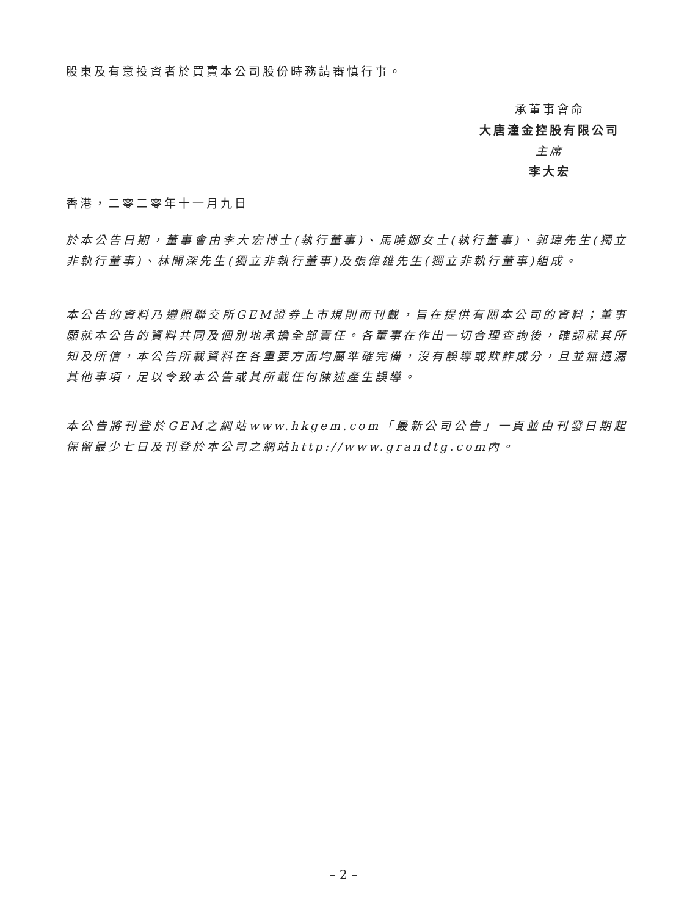股東及有意投資者於買賣本公司股份時務請審慎行事。
承董事會命
大唐潼金控股有限公司
主席
李大宏
香港，二零二零年十一月九日
於本公告日期，董事會由李大宏博士(執行董事)、馬曉娜女士(執行董事)、郭瑋先生(獨立非執行董事)、林聞深先生(獨立非執行董事)及張偉雄先生(獨立非執行董事)組成。
本公告的資料乃遵照聯交所GEM證券上市規則而刊載，旨在提供有關本公司的資料；董事願就本公告的資料共同及個別地承擔全部責任。各董事在作出一切合理查詢後，確認就其所知及所信，本公告所載資料在各重要方面均屬準確完備，沒有誤導或欺詐成分，且並無遺漏其他事項，足以令致本公告或其所載任何陳述產生誤導。
本公告將刊登於GEM之網站www.hkgem.com「最新公司公告」一頁並由刊發日期起保留最少七日及刊登於本公司之網站http://www.grandtg.com內。
– 2 –